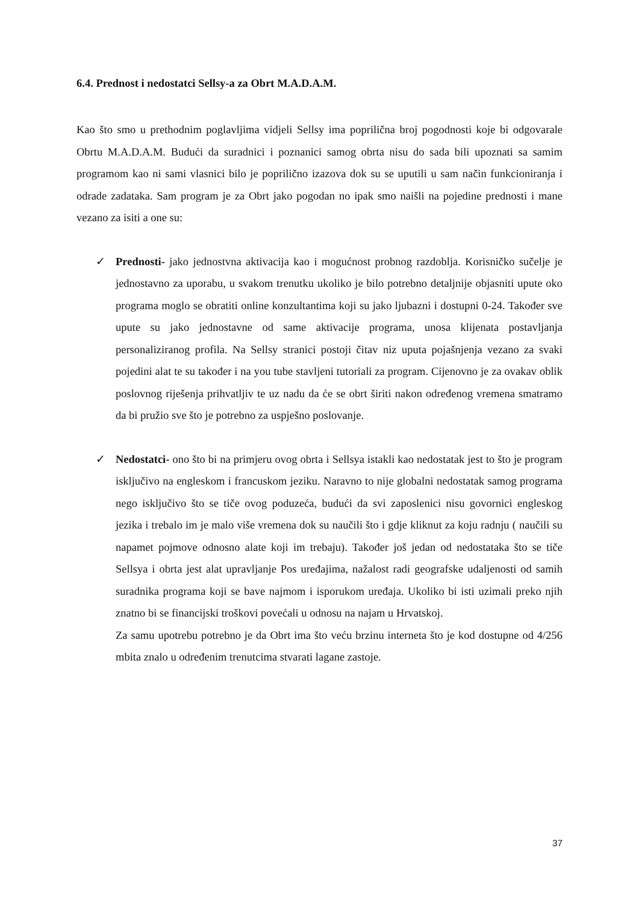6.4. Prednost i nedostatci Sellsy-a za Obrt M.A.D.A.M.
Kao što smo u prethodnim poglavljima vidjeli Sellsy ima poprilična broj pogodnosti koje bi odgovarale Obrtu M.A.D.A.M. Budući da suradnici i poznanici samog obrta nisu do sada bili upoznati sa samim programom kao ni sami vlasnici bilo je poprilično izazova dok su se uputili u sam način funkcioniranja i odrade zadataka. Sam program je za Obrt jako pogodan no ipak smo naišli na pojedine prednosti i mane vezano za isiti a one su:
✓ Prednosti- jako jednostvna aktivacija kao i mogućnost probnog razdoblja. Korisničko sučelje je jednostavno za uporabu, u svakom trenutku ukoliko je bilo potrebno detaljnije objasniti upute oko programa moglo se obratiti online konzultantima koji su jako ljubazni i dostupni 0-24. Također sve upute su jako jednostavne od same aktivacije programa, unosa klijenata postavljanja personaliziranog profila. Na Sellsy stranici postoji čitav niz uputa pojašnjenja vezano za svaki pojedini alat te su također i na you tube stavljeni tutoriali za program. Cijenovno je za ovakav oblik poslovnog riješenja prihvatljiv te uz nadu da će se obrt širiti nakon određenog vremena smatramo da bi pružio sve što je potrebno za uspješno poslovanje.
✓ Nedostatci- ono što bi na primjeru ovog obrta i Sellsya istakli kao nedostatak jest to što je program isključivo na engleskom i francuskom jeziku. Naravno to nije globalni nedostatak samog programa nego isključivo što se tiče ovog poduzeća, budući da svi zaposlenici nisu govornici engleskog jezika i trebalo im je malo više vremena dok su naučili što i gdje kliknut za koju radnju ( naučili su napamet pojmove odnosno alate koji im trebaju). Također još jedan od nedostataka što se tiče Sellsya i obrta jest alat upravljanje Pos uređajima, nažalost radi geografske udaljenosti od samih suradnika programa koji se bave najmom i isporukom uređaja. Ukoliko bi isti uzimali preko njih znatno bi se financijski troškovi povećali u odnosu na najam u Hrvatskoj.
Za samu upotrebu potrebno je da Obrt ima što veću brzinu interneta što je kod dostupne od 4/256 mbita znalo u određenim trenutcima stvarati lagane zastoje.
37